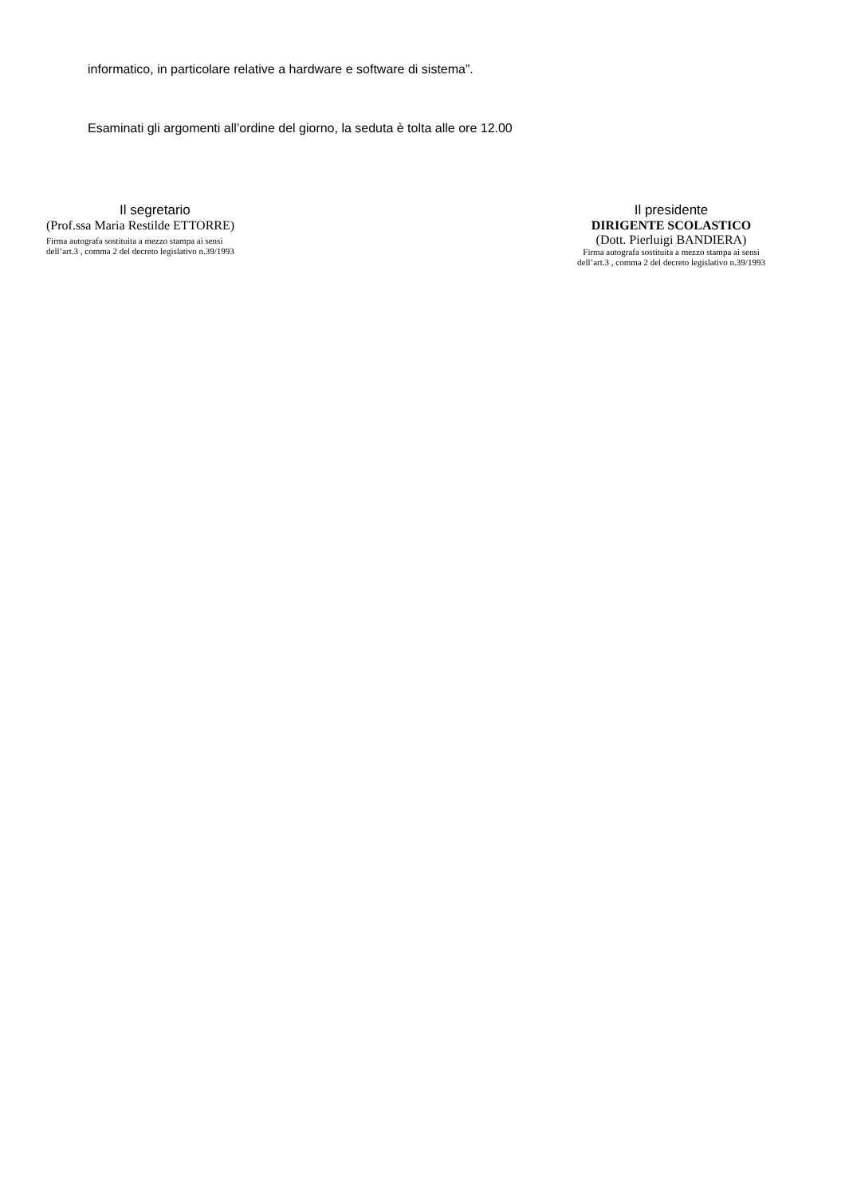informatico, in particolare relative a hardware e software di sistema”.
Esaminati gli argomenti all’ordine del giorno, la seduta è tolta alle ore 12.00
Il segretario
(Prof.ssa Maria Restilde ETTORRE)
Firma autografa sostituita a mezzo stampa ai sensi
dell’art.3 , comma 2 del decreto legislativo n.39/1993
Il presidente
DIRIGENTE SCOLASTICO
(Dott. Pierluigi BANDIERA)
Firma autografa sostituita a mezzo stampa ai sensi
dell’art.3 , comma 2 del decreto legislativo n.39/1993